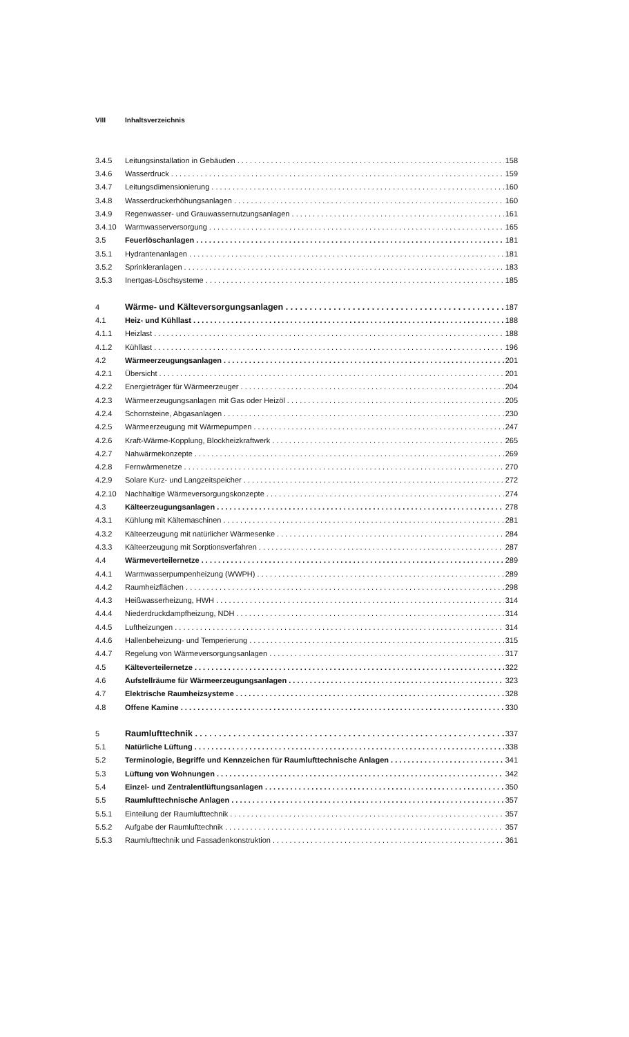VIII Inhaltsverzeichnis
3.4.5 Leitungsinstallation in Gebäuden 158
3.4.6 Wasserdruck 159
3.4.7 Leitungsdimensionierung 160
3.4.8 Wasserdruckerhöhungsanlagen 160
3.4.9 Regenwasser- und Grauwassernutzungsanlagen 161
3.4.10 Warmwasserversorgung 165
3.5 Feuerlöschanlagen 181
3.5.1 Hydrantenanlagen 181
3.5.2 Sprinkleranlagen 183
3.5.3 Inertgas-Löschsysteme 185
4 Wärme- und Kälteversorgungsanlagen 187
4.1 Heiz- und Kühllast 188
4.1.1 Heizlast 188
4.1.2 Kühllast 196
4.2 Wärmeerzeugungsanlagen 201
4.2.1 Übersicht 201
4.2.2 Energieträger für Wärmeerzeuger 204
4.2.3 Wärmeerzeugungsanlagen mit Gas oder Heizöl 205
4.2.4 Schornsteine, Abgasanlagen 230
4.2.5 Wärmeerzeugung mit Wärmepumpen 247
4.2.6 Kraft-Wärme-Kopplung, Blockheizkraftwerk 265
4.2.7 Nahwärmekonzepte 269
4.2.8 Fernwärmenetze 270
4.2.9 Solare Kurz- und Langzeitspeicher 272
4.2.10 Nachhaltige Wärmeversorgungskonzepte 274
4.3 Kälteerzeugungsanlagen 278
4.3.1 Kühlung mit Kältemaschinen 281
4.3.2 Kälteerzeugung mit natürlicher Wärmesenke 284
4.3.3 Kälteerzeugung mit Sorptionsverfahren 287
4.4 Wärmeverteilernetze 289
4.4.1 Warmwasserpumpenheizung (WWPH) 289
4.4.2 Raumheizflächen 298
4.4.3 Heißwasserheizung, HWH 314
4.4.4 Niederdruckdampfheizung, NDH 314
4.4.5 Luftheizungen 314
4.4.6 Hallenbeheizung- und Temperierung 315
4.4.7 Regelung von Wärmeversorgungsanlagen 317
4.5 Kälteverteilernetze 322
4.6 Aufstellräume für Wärmeerzeugungsanlagen 323
4.7 Elektrische Raumheizsysteme 328
4.8 Offene Kamine 330
5 Raumlufttechnik 337
5.1 Natürliche Lüftung 338
5.2 Terminologie, Begriffe und Kennzeichen für Raumlufttechnische Anlagen 341
5.3 Lüftung von Wohnungen 342
5.4 Einzel- und Zentralentlüftungsanlagen 350
5.5 Raumlufttechnische Anlagen 357
5.5.1 Einteilung der Raumlufttechnik 357
5.5.2 Aufgabe der Raumlufttechnik 357
5.5.3 Raumlufttechnik und Fassadenkonstruktion 361